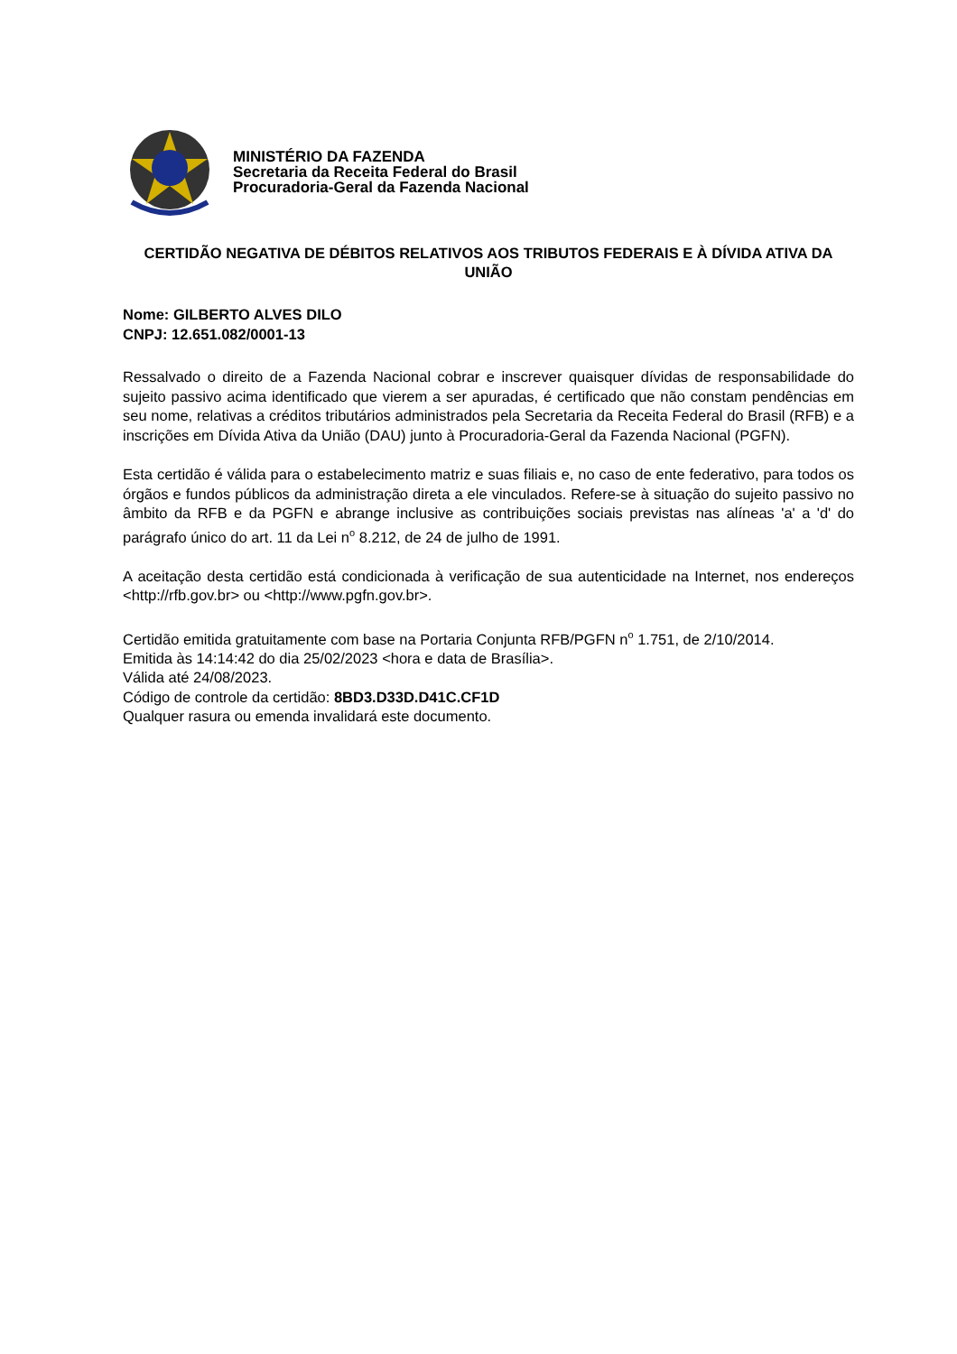MINISTÉRIO DA FAZENDA
Secretaria da Receita Federal do Brasil
Procuradoria-Geral da Fazenda Nacional
CERTIDÃO NEGATIVA DE DÉBITOS RELATIVOS AOS TRIBUTOS FEDERAIS E À DÍVIDA ATIVA DA UNIÃO
Nome: GILBERTO ALVES DILO
CNPJ: 12.651.082/0001-13
Ressalvado o direito de a Fazenda Nacional cobrar e inscrever quaisquer dívidas de responsabilidade do sujeito passivo acima identificado que vierem a ser apuradas, é certificado que não constam pendências em seu nome, relativas a créditos tributários administrados pela Secretaria da Receita Federal do Brasil (RFB) e a inscrições em Dívida Ativa da União (DAU) junto à Procuradoria-Geral da Fazenda Nacional (PGFN).
Esta certidão é válida para o estabelecimento matriz e suas filiais e, no caso de ente federativo, para todos os órgãos e fundos públicos da administração direta a ele vinculados. Refere-se à situação do sujeito passivo no âmbito da RFB e da PGFN e abrange inclusive as contribuições sociais previstas nas alíneas 'a' a 'd' do parágrafo único do art. 11 da Lei n<sup>o</sup> 8.212, de 24 de julho de 1991.
A aceitação desta certidão está condicionada à verificação de sua autenticidade na Internet, nos endereços <http://rfb.gov.br> ou <http://www.pgfn.gov.br>.
Certidão emitida gratuitamente com base na Portaria Conjunta RFB/PGFN n<sup>o</sup> 1.751, de 2/10/2014.
Emitida às 14:14:42 do dia 25/02/2023 <hora e data de Brasília>.
Válida até 24/08/2023.
Código de controle da certidão: 8BD3.D33D.D41C.CF1D
Qualquer rasura ou emenda invalidará este documento.